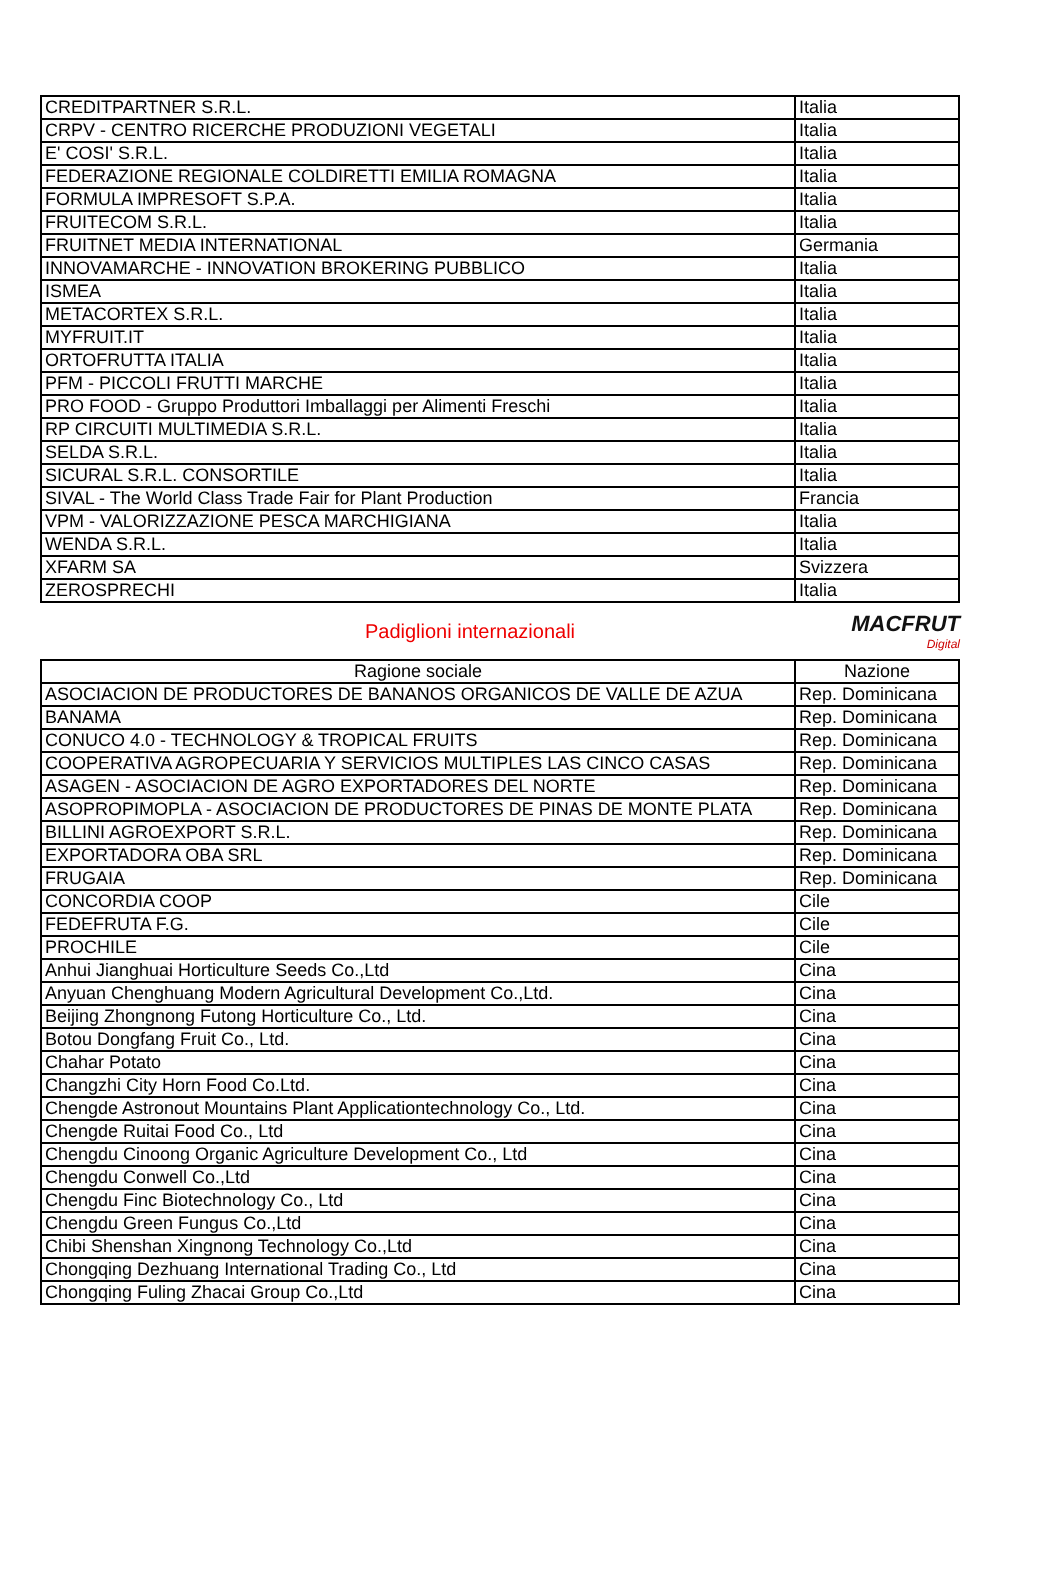| CREDITPARTNER S.R.L. | Italia |
| CRPV - CENTRO RICERCHE PRODUZIONI VEGETALI | Italia |
| E' COSI' S.R.L. | Italia |
| FEDERAZIONE REGIONALE COLDIRETTI EMILIA ROMAGNA | Italia |
| FORMULA IMPRESOFT S.P.A. | Italia |
| FRUITECOM S.R.L. | Italia |
| FRUITNET MEDIA INTERNATIONAL | Germania |
| INNOVAMARCHE - INNOVATION BROKERING PUBBLICO | Italia |
| ISMEA | Italia |
| METACORTEX S.R.L. | Italia |
| MYFRUIT.IT | Italia |
| ORTOFRUTTA ITALIA | Italia |
| PFM - PICCOLI FRUTTI MARCHE | Italia |
| PRO FOOD - Gruppo Produttori Imballaggi per Alimenti Freschi | Italia |
| RP CIRCUITI MULTIMEDIA S.R.L. | Italia |
| SELDA S.R.L. | Italia |
| SICURAL S.R.L. CONSORTILE | Italia |
| SIVAL - The World Class Trade Fair for Plant Production | Francia |
| VPM - VALORIZZAZIONE PESCA MARCHIGIANA | Italia |
| WENDA S.R.L. | Italia |
| XFARM SA | Svizzera |
| ZEROSPRECHI | Italia |
Padiglioni internazionali
MACFRUT
Digital
| Ragione sociale | Nazione |
| --- | --- |
| ASOCIACION DE PRODUCTORES DE BANANOS ORGANICOS DE VALLE DE AZUA | Rep. Dominicana |
| BANAMA | Rep. Dominicana |
| CONUCO 4.0 - TECHNOLOGY & TROPICAL FRUITS | Rep. Dominicana |
| COOPERATIVA AGROPECUARIA Y SERVICIOS MULTIPLES LAS CINCO CASAS | Rep. Dominicana |
| ASAGEN - ASOCIACION DE AGRO EXPORTADORES DEL NORTE | Rep. Dominicana |
| ASOPROPIMOPLA - ASOCIACION DE PRODUCTORES DE PINAS DE MONTE PLATA | Rep. Dominicana |
| BILLINI AGROEXPORT S.R.L. | Rep. Dominicana |
| EXPORTADORA OBA SRL | Rep. Dominicana |
| FRUGAIA | Rep. Dominicana |
| CONCORDIA COOP | Cile |
| FEDEFRUTA F.G. | Cile |
| PROCHILE | Cile |
| Anhui Jianghuai Horticulture Seeds Co.,Ltd | Cina |
| Anyuan Chenghuang Modern Agricultural Development Co.,Ltd. | Cina |
| Beijing Zhongnong Futong Horticulture Co., Ltd. | Cina |
| Botou Dongfang Fruit Co., Ltd. | Cina |
| Chahar Potato | Cina |
| Changzhi City Horn Food Co.Ltd. | Cina |
| Chengde Astronout Mountains Plant Applicationtechnology Co., Ltd. | Cina |
| Chengde Ruitai Food Co., Ltd | Cina |
| Chengdu Cinoong Organic Agriculture Development Co., Ltd | Cina |
| Chengdu Conwell Co.,Ltd | Cina |
| Chengdu Finc Biotechnology Co., Ltd | Cina |
| Chengdu Green Fungus Co.,Ltd | Cina |
| Chibi Shenshan Xingnong Technology Co.,Ltd | Cina |
| Chongqing Dezhuang International Trading Co., Ltd | Cina |
| Chongqing Fuling Zhacai Group Co.,Ltd | Cina |